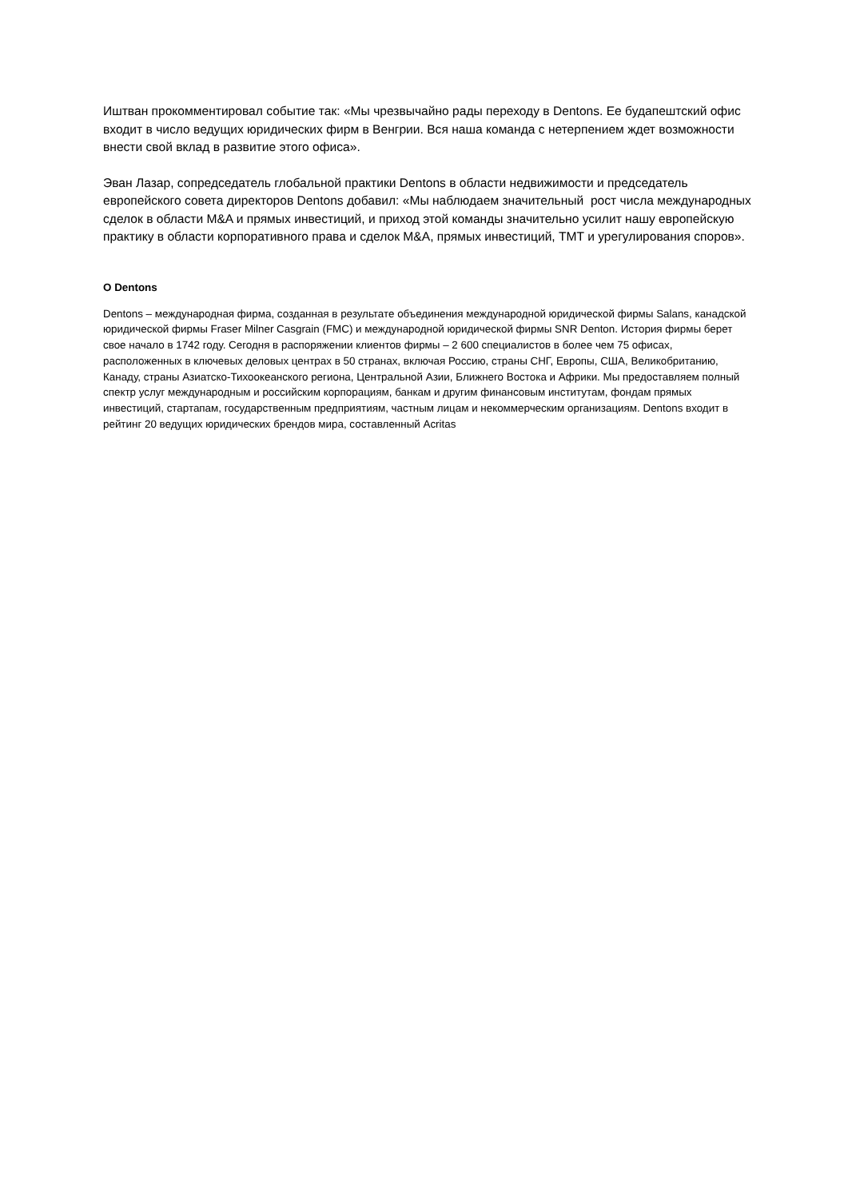Иштван прокомментировал событие так: «Мы чрезвычайно рады переходу в Dentons. Ее будапештский офис входит в число ведущих юридических фирм в Венгрии. Вся наша команда с нетерпением ждет возможности внести свой вклад в развитие этого офиса».
Эван Лазар, сопредседатель глобальной практики Dentons в области недвижимости и председатель европейского совета директоров Dentons добавил: «Мы наблюдаем значительный рост числа международных сделок в области M&A и прямых инвестиций, и приход этой команды значительно усилит нашу европейскую практику в области корпоративного права и сделок M&A, прямых инвестиций, TMT и урегулирования споров».
О Dentons
Dentons – международная фирма, созданная в результате объединения международной юридической фирмы Salans, канадской юридической фирмы Fraser Milner Casgrain (FMC) и международной юридической фирмы SNR Denton. История фирмы берет свое начало в 1742 году. Сегодня в распоряжении клиентов фирмы – 2 600 специалистов в более чем 75 офисах, расположенных в ключевых деловых центрах в 50 странах, включая Россию, страны СНГ, Европы, США, Великобританию, Канаду, страны Азиатско-Тихоокеанского региона, Центральной Азии, Ближнего Востока и Африки. Мы предоставляем полный спектр услуг международным и российским корпорациям, банкам и другим финансовым институтам, фондам прямых инвестиций, стартапам, государственным предприятиям, частным лицам и некоммерческим организациям. Dentons входит в рейтинг 20 ведущих юридических брендов мира, составленный Acritas